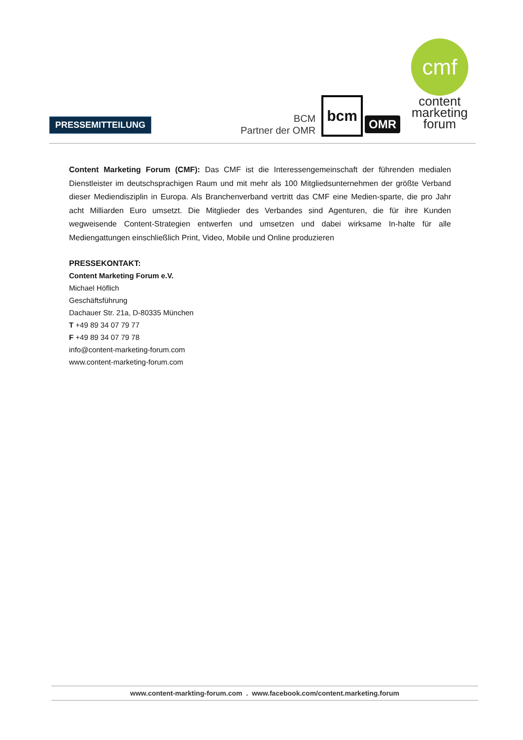PRESSEMITTEILUNG
BCM
Partner der OMR
bcm
OMR
cmf
content
marketing
forum
Content Marketing Forum (CMF): Das CMF ist die Interessengemeinschaft der führenden medialen Dienstleister im deutschsprachigen Raum und mit mehr als 100 Mitgliedsunternehmen der größte Verband dieser Mediendisziplin in Europa. Als Branchenverband vertritt das CMF eine Medien-sparte, die pro Jahr acht Milliarden Euro umsetzt. Die Mitglieder des Verbandes sind Agenturen, die für ihre Kunden wegweisende Content-Strategien entwerfen und umsetzen und dabei wirksame In-halte für alle Mediengattungen einschließlich Print, Video, Mobile und Online produzieren
PRESSEKONTAKT:
Content Marketing Forum e.V.
Michael Höflich
Geschäftsführung
Dachauer Str. 21a, D-80335 München
T +49 89 34 07 79 77
F +49 89 34 07 79 78
info@content-marketing-forum.com
www.content-marketing-forum.com
www.content-markting-forum.com . www.facebook.com/content.marketing.forum